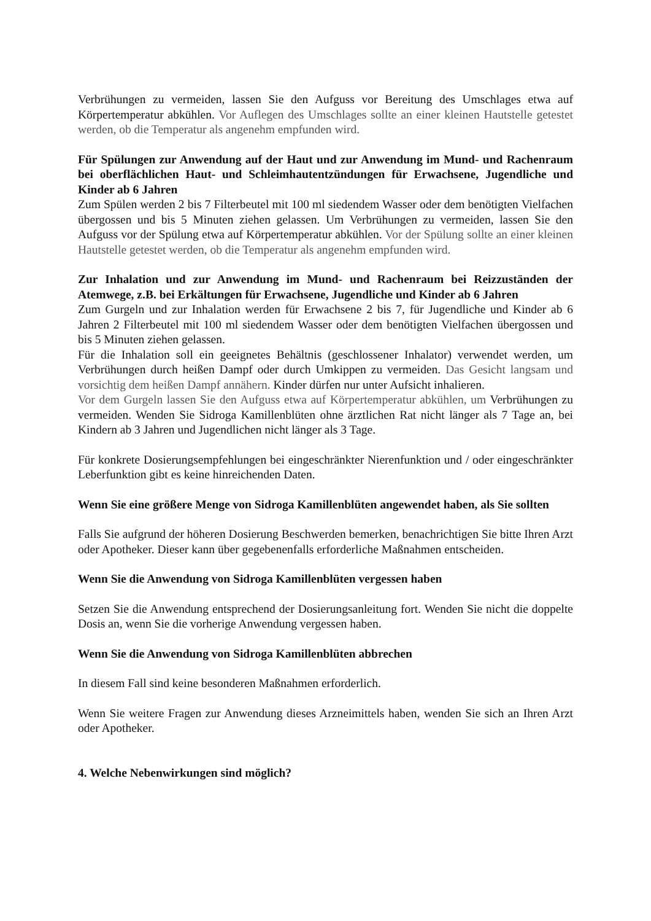Verbrühungen zu vermeiden, lassen Sie den Aufguss vor Bereitung des Umschlages etwa auf Körpertemperatur abkühlen. Vor Auflegen des Umschlages sollte an einer kleinen Hautstelle getestet werden, ob die Temperatur als angenehm empfunden wird.
Für Spülungen zur Anwendung auf der Haut und zur Anwendung im Mund- und Rachenraum bei oberflächlichen Haut- und Schleimhautentzündungen für Erwachsene, Jugendliche und Kinder ab 6 Jahren
Zum Spülen werden 2 bis 7 Filterbeutel mit 100 ml siedendem Wasser oder dem benötigten Vielfachen übergossen und bis 5 Minuten ziehen gelassen. Um Verbrühungen zu vermeiden, lassen Sie den Aufguss vor der Spülung etwa auf Körpertemperatur abkühlen. Vor der Spülung sollte an einer kleinen Hautstelle getestet werden, ob die Temperatur als angenehm empfunden wird.
Zur Inhalation und zur Anwendung im Mund- und Rachenraum bei Reizzuständen der Atemwege, z.B. bei Erkältungen für Erwachsene, Jugendliche und Kinder ab 6 Jahren
Zum Gurgeln und zur Inhalation werden für Erwachsene 2 bis 7, für Jugendliche und Kinder ab 6 Jahren 2 Filterbeutel mit 100 ml siedendem Wasser oder dem benötigten Vielfachen übergossen und bis 5 Minuten ziehen gelassen.
Für die Inhalation soll ein geeignetes Behältnis (geschlossener Inhalator) verwendet werden, um Verbrühungen durch heißen Dampf oder durch Umkippen zu vermeiden. Das Gesicht langsam und vorsichtig dem heißen Dampf annähern. Kinder dürfen nur unter Aufsicht inhalieren.
Vor dem Gurgeln lassen Sie den Aufguss etwa auf Körpertemperatur abkühlen, um Verbrühungen zu vermeiden. Wenden Sie Sidroga Kamillenblüten ohne ärztlichen Rat nicht länger als 7 Tage an, bei Kindern ab 3 Jahren und Jugendlichen nicht länger als 3 Tage.
Für konkrete Dosierungsempfehlungen bei eingeschränkter Nierenfunktion und / oder eingeschränkter Leberfunktion gibt es keine hinreichenden Daten.
Wenn Sie eine größere Menge von Sidroga Kamillenblüten angewendet haben, als Sie sollten
Falls Sie aufgrund der höheren Dosierung Beschwerden bemerken, benachrichtigen Sie bitte Ihren Arzt oder Apotheker. Dieser kann über gegebenenfalls erforderliche Maßnahmen entscheiden.
Wenn Sie die Anwendung von Sidroga Kamillenblüten vergessen haben
Setzen Sie die Anwendung entsprechend der Dosierungsanleitung fort. Wenden Sie nicht die doppelte Dosis an, wenn Sie die vorherige Anwendung vergessen haben.
Wenn Sie die Anwendung von Sidroga Kamillenblüten abbrechen
In diesem Fall sind keine besonderen Maßnahmen erforderlich.
Wenn Sie weitere Fragen zur Anwendung dieses Arzneimittels haben, wenden Sie sich an Ihren Arzt oder Apotheker.
4. Welche Nebenwirkungen sind möglich?